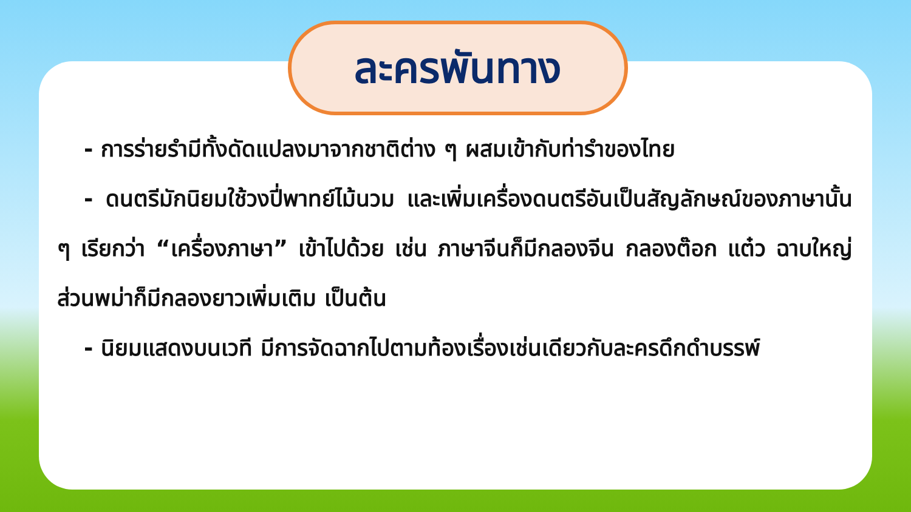ละครพันทาง
- การร่ายรำมีทั้งดัดแปลงมาจากชาติต่าง ๆ ผสมเข้ากับท่ารำของไทย
- ดนตรีมักนิยมใช้วงปี่พาทย์ไม้นวม และเพิ่มเครื่องดนตรีอันเป็นสัญลักษณ์ของภาษานั้น ๆ เรียกว่า “เครื่องภาษา” เข้าไปด้วย เช่น ภาษาจีนก็มีกลองจีน กลองต๊อก แต๋ว ฉาบใหญ่ ส่วนพม่าก็มีกลองยาวเพิ่มเติม เป็นต้น
- นิยมแสดงบนเวที มีการจัดฉากไปตามท้องเรื่องเช่นเดียวกับละครดึกดำบรรพ์